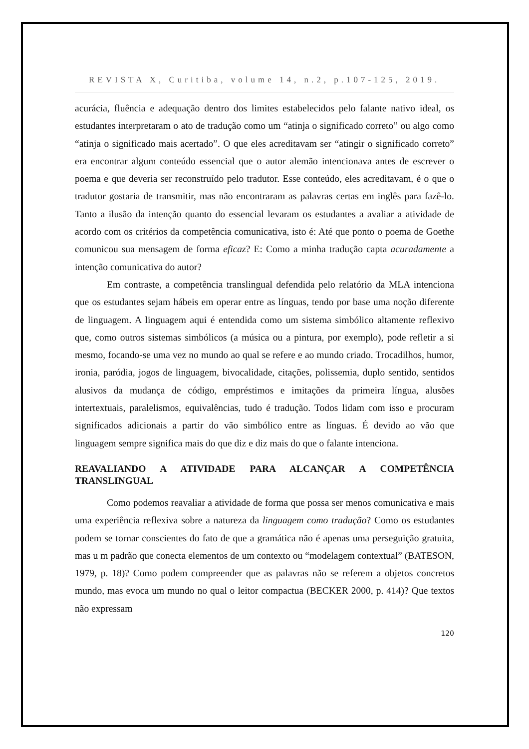REVISTA X, Curitiba, volume 14, n.2, p.107-125, 2019.
acurácia, fluência e adequação dentro dos limites estabelecidos pelo falante nativo ideal, os estudantes interpretaram o ato de tradução como um “atinja o significado correto” ou algo como “atinja o significado mais acertado”. O que eles acreditavam ser “atingir o significado correto” era encontrar algum conteúdo essencial que o autor alemão intencionava antes de escrever o poema e que deveria ser reconstruído pelo tradutor. Esse conteúdo, eles acreditavam, é o que o tradutor gostaria de transmitir, mas não encontraram as palavras certas em inglês para fazê-lo. Tanto a ilusão da intenção quanto do essencial levaram os estudantes a avaliar a atividade de acordo com os critérios da competência comunicativa, isto é: Até que ponto o poema de Goethe comunicou sua mensagem de forma eficaz? E: Como a minha tradução capta acuradamente a intenção comunicativa do autor?
Em contraste, a competência translingual defendida pelo relatório da MLA intenciona que os estudantes sejam hábeis em operar entre as línguas, tendo por base uma noção diferente de linguagem. A linguagem aqui é entendida como um sistema simbólico altamente reflexivo que, como outros sistemas simbólicos (a música ou a pintura, por exemplo), pode refletir a si mesmo, focando-se uma vez no mundo ao qual se refere e ao mundo criado. Trocadilhos, humor, ironia, paródia, jogos de linguagem, bivocalidade, citações, polissemia, duplo sentido, sentidos alusivos da mudança de código, empréstimos e imitações da primeira língua, alusões intertextuais, paralelismos, equivalências, tudo é tradução. Todos lidam com isso e procuram significados adicionais a partir do vão simbólico entre as línguas. É devido ao vão que linguagem sempre significa mais do que diz e diz mais do que o falante intenciona.
REAVALIANDO A ATIVIDADE PARA ALCANÇAR A COMPETÊNCIA TRANSLINGUAL
Como podemos reavaliar a atividade de forma que possa ser menos comunicativa e mais uma experiência reflexiva sobre a natureza da linguagem como tradução? Como os estudantes podem se tornar conscientes do fato de que a gramática não é apenas uma perseguição gratuita, mas u m padrão que conecta elementos de um contexto ou “modelagem contextual” (BATESON, 1979, p. 18)? Como podem compreender que as palavras não se referem a objetos concretos mundo, mas evoca um mundo no qual o leitor compactua (BECKER 2000, p. 414)? Que textos não expressam
120